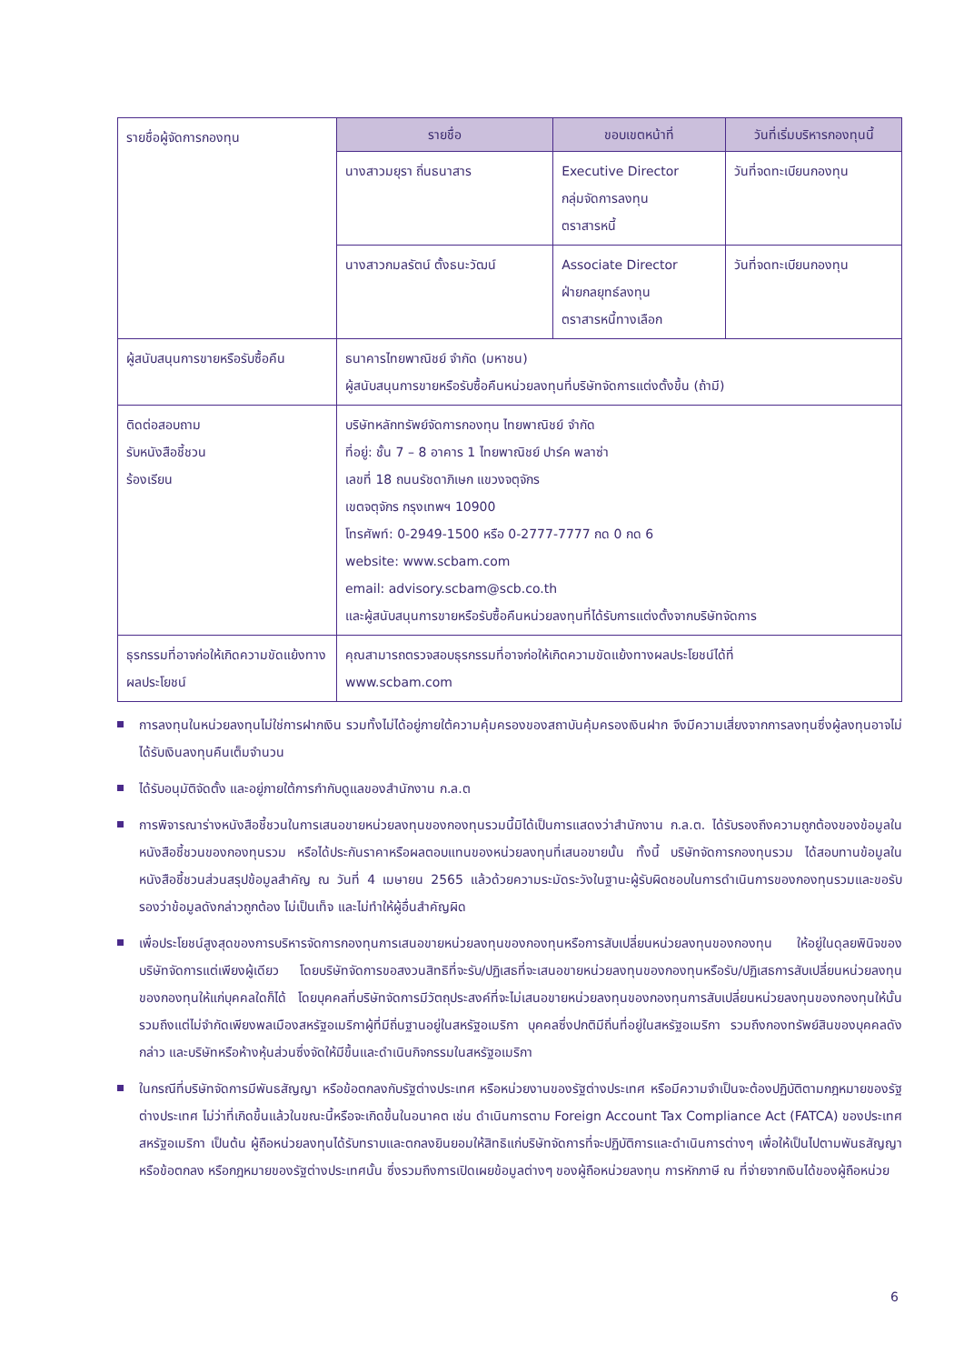| รายชื่อผู้จัดการกองทุน | รายชื่อ | ขอบเขตหน้าที่ | วันที่เริ่มบริหารกองทุนนี้ |
| | นางสาวมยุรา ถิ่นธนาสาร | Executive Director กลุ่มจัดการลงทุน ตราสารหนี้ | วันที่จดทะเบียนกองทุน |
| | นางสาวกมลรัตน์ ตั้งธนะวัฒน์ | Associate Director ฝ่ายกลยุทธ์ลงทุน ตราสารหนี้ทางเลือก | วันที่จดทะเบียนกองทุน |
| ผู้สนับสนุนการขายหรือรับซื้อคืน | ธนาคารไทยพาณิชย์ จำกัด (มหาชน) ผู้สนับสนุนการขายหรือรับซื้อคืนหน่วยลงทุนที่บริษัทจัดการแต่งตั้งขึ้น (ถ้ามี) | | |
| ติดต่อสอบถาม รับหนังสือชี้ชวน ร้องเรียน | บริษัทหลักทรัพย์จัดการกองทุน ไทยพาณิชย์ จำกัด ที่อยู่: ชั้น 7 – 8 อาคาร 1 ไทยพาณิชย์ ปาร์ค พลาซ่า เลขที่ 18 ถนนรัชดาภิเษก แขวงจตุจักร เขตจตุจักร กรุงเทพฯ 10900 โทรศัพท์: 0-2949-1500 หรือ 0-2777-7777 กด 0 กด 6 website: www.scbam.com email: advisory.scbam@scb.co.th และผู้สนับสนุนการขายหรือรับซื้อคืนหน่วยลงทุนที่ได้รับการแต่งตั้งจากบริษัทจัดการ | | |
| ธุรกรรมที่อาจก่อให้เกิดความขัดแย้งทางผลประโยชน์ | คุณสามารถตรวจสอบธุรกรรมที่อาจก่อให้เกิดความขัดแย้งทางผลประโยชน์ได้ที่ www.scbam.com | | |
การลงทุนในหน่วยลงทุนไม่ใช่การฝากเงิน รวมทั้งไม่ได้อยู่ภายใต้ความคุ้มครองของสถาบันคุ้มครองเงินฝาก จึงมีความเสี่ยงจากการลงทุนซึ่งผู้ลงทุนอาจไม่ได้รับเงินลงทุนคืนเต็มจำนวน
ได้รับอนุมัติจัดตั้ง และอยู่ภายใต้การกำกับดูแลของสำนักงาน ก.ล.ต
การพิจารณาร่างหนังสือชี้ชวนในการเสนอขายหน่วยลงทุนของกองทุนรวมนี้มิได้เป็นการแสดงว่าสำนักงาน ก.ล.ต. ได้รับรองถึงความถูกต้องของข้อมูลในหนังสือชี้ชวนของกองทุนรวม หรือได้ประกันราคาหรือผลตอบแทนของหน่วยลงทุนที่เสนอขายนั้น ทั้งนี้ บริษัทจัดการกองทุนรวม ได้สอบทานข้อมูลในหนังสือชี้ชวนส่วนสรุปข้อมูลสำคัญ ณ วันที่ 4 เมษายน 2565 แล้วด้วยความระมัดระวังในฐานะผู้รับผิดชอบในการดำเนินการของกองทุนรวมและขอรับรองว่าข้อมูลดังกล่าวถูกต้อง ไม่เป็นเท็จ และไม่ทำให้ผู้อื่นสำคัญผิด
เพื่อประโยชน์สูงสุดของการบริหารจัดการกองทุนการเสนอขายหน่วยลงทุนของกองทุนหรือการสับเปลี่ยนหน่วยลงทุนของกองทุน ให้อยู่ในดุลยพินิจของบริษัทจัดการแต่เพียงผู้เดียว โดยบริษัทจัดการขอสงวนสิทธิที่จะรับ/ปฏิเสธที่จะเสนอขายหน่วยลงทุนของกองทุนหรือรับ/ปฏิเสธการสับเปลี่ยนหน่วยลงทุนของกองทุนให้แก่บุคคลใดก็ได้ โดยบุคคลที่บริษัทจัดการมีวัตถุประสงค์ที่จะไม่เสนอขายหน่วยลงทุนของกองทุนการสับเปลี่ยนหน่วยลงทุนของกองทุนให้นั้น รวมถึงแต่ไม่จำกัดเพียงพลเมืองสหรัฐอเมริกาผู้ที่มีถิ่นฐานอยู่ในสหรัฐอเมริกา บุคคลซึ่งปกติมีถิ่นที่อยู่ในสหรัฐอเมริกา รวมถึงกองทรัพย์สินของบุคคลดังกล่าว และบริษัทหรือห้างหุ้นส่วนซึ่งจัดให้มีขึ้นและดำเนินกิจกรรมในสหรัฐอเมริกา
ในกรณีที่บริษัทจัดการมีพันธสัญญา หรือข้อตกลงกับรัฐต่างประเทศ หรือหน่วยงานของรัฐต่างประเทศ หรือมีความจำเป็นจะต้องปฏิบัติตามกฎหมายของรัฐต่างประเทศ ไม่ว่าที่เกิดขึ้นแล้วในขณะนี้หรือจะเกิดขึ้นในอนาคต เช่น ดำเนินการตาม Foreign Account Tax Compliance Act (FATCA) ของประเทศสหรัฐอเมริกา เป็นต้น ผู้ถือหน่วยลงทุนได้รับทราบและตกลงยินยอมให้สิทธิแก่บริษัทจัดการที่จะปฏิบัติการและดำเนินการต่างๆ เพื่อให้เป็นไปตามพันธสัญญา หรือข้อตกลง หรือกฎหมายของรัฐต่างประเทศนั้น ซึ่งรวมถึงการเปิดเผยข้อมูลต่างๆ ของผู้ถือหน่วยลงทุน การหักภาษี ณ ที่จ่ายจากเงินได้ของผู้ถือหน่วย
6